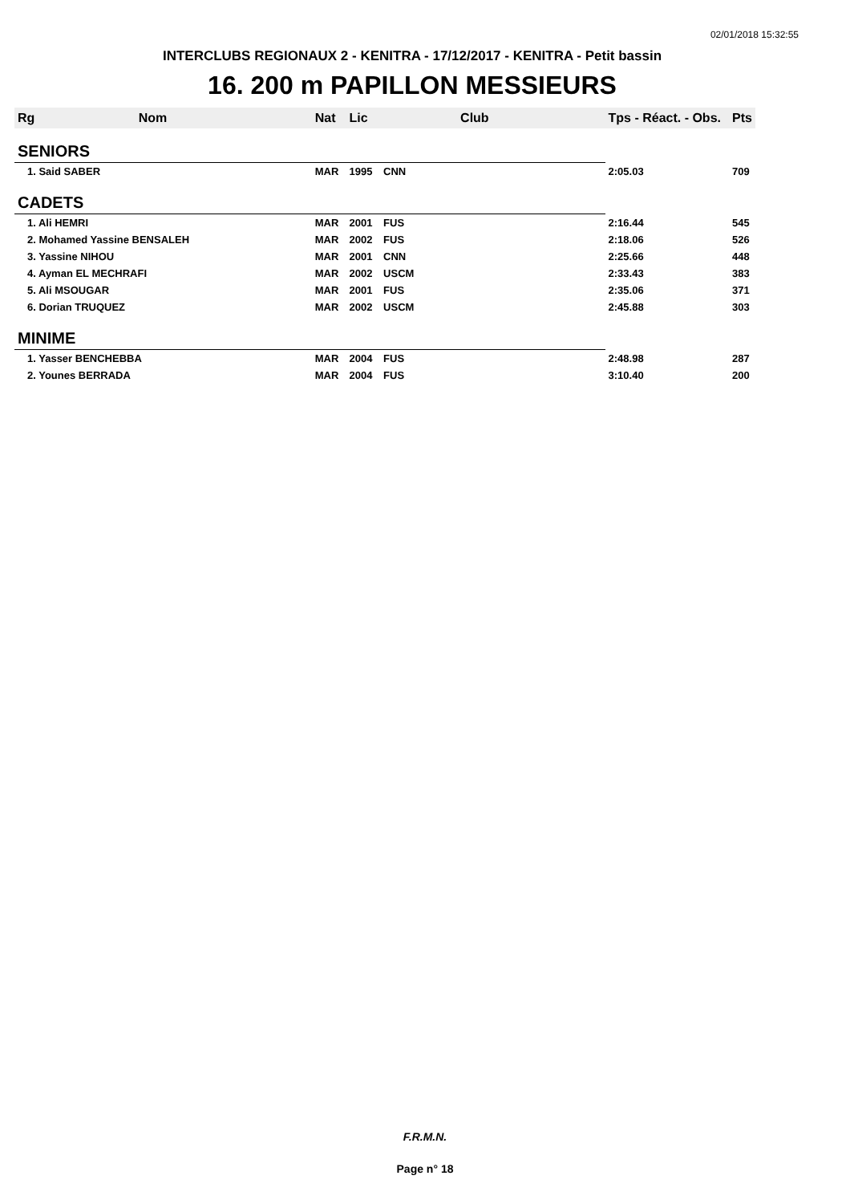02/01/2018 15:32:55
INTERCLUBS REGIONAUX 2 - KENITRA - 17/12/2017 - KENITRA - Petit bassin
16. 200 m PAPILLON MESSIEURS
| Rg | Nom | Nat | Lic | Club | Tps - Réact. - Obs. | Pts |
| --- | --- | --- | --- | --- | --- | --- |
| SENIORS | | | | | | |
| 1. Said SABER | | MAR | 1995 | CNN | 2:05.03 | 709 |
| CADETS | | | | | | |
| 1. Ali HEMRI | | MAR | 2001 | FUS | 2:16.44 | 545 |
| 2. Mohamed Yassine BENSALEH | | MAR | 2002 | FUS | 2:18.06 | 526 |
| 3. Yassine NIHOU | | MAR | 2001 | CNN | 2:25.66 | 448 |
| 4. Ayman EL MECHRAFI | | MAR | 2002 | USCM | 2:33.43 | 383 |
| 5. Ali MSOUGAR | | MAR | 2001 | FUS | 2:35.06 | 371 |
| 6. Dorian TRUQUEZ | | MAR | 2002 | USCM | 2:45.88 | 303 |
| MINIME | | | | | | |
| 1. Yasser BENCHEBBA | | MAR | 2004 | FUS | 2:48.98 | 287 |
| 2. Younes BERRADA | | MAR | 2004 | FUS | 3:10.40 | 200 |
F.R.M.N.
Page n° 18